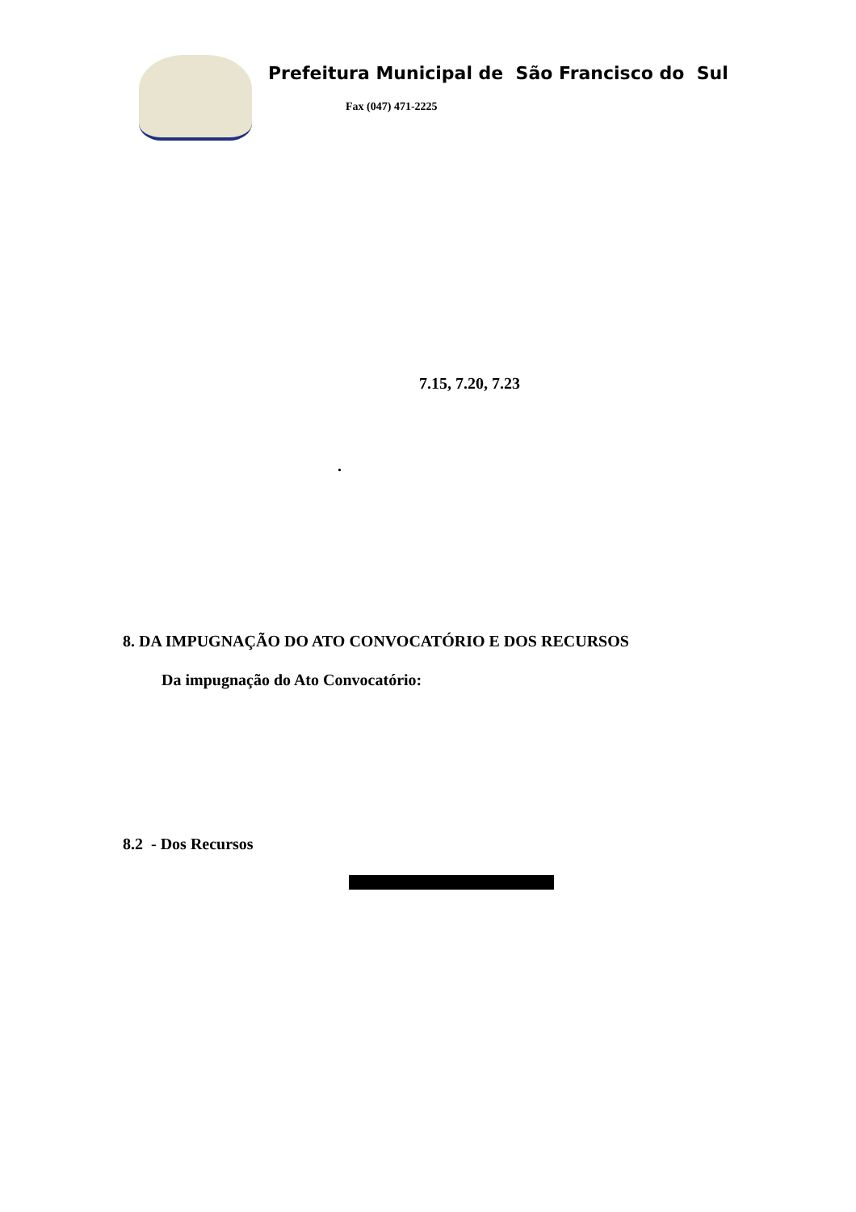Prefeitura Municipal de São Francisco do Sul
Fax (047) 471-2225
7.15, 7.20, 7.23
.
8. DA IMPUGNAÇÃO DO ATO CONVOCATÓRIO E DOS RECURSOS
Da impugnação do Ato Convocatório:
8.2 - Dos Recursos